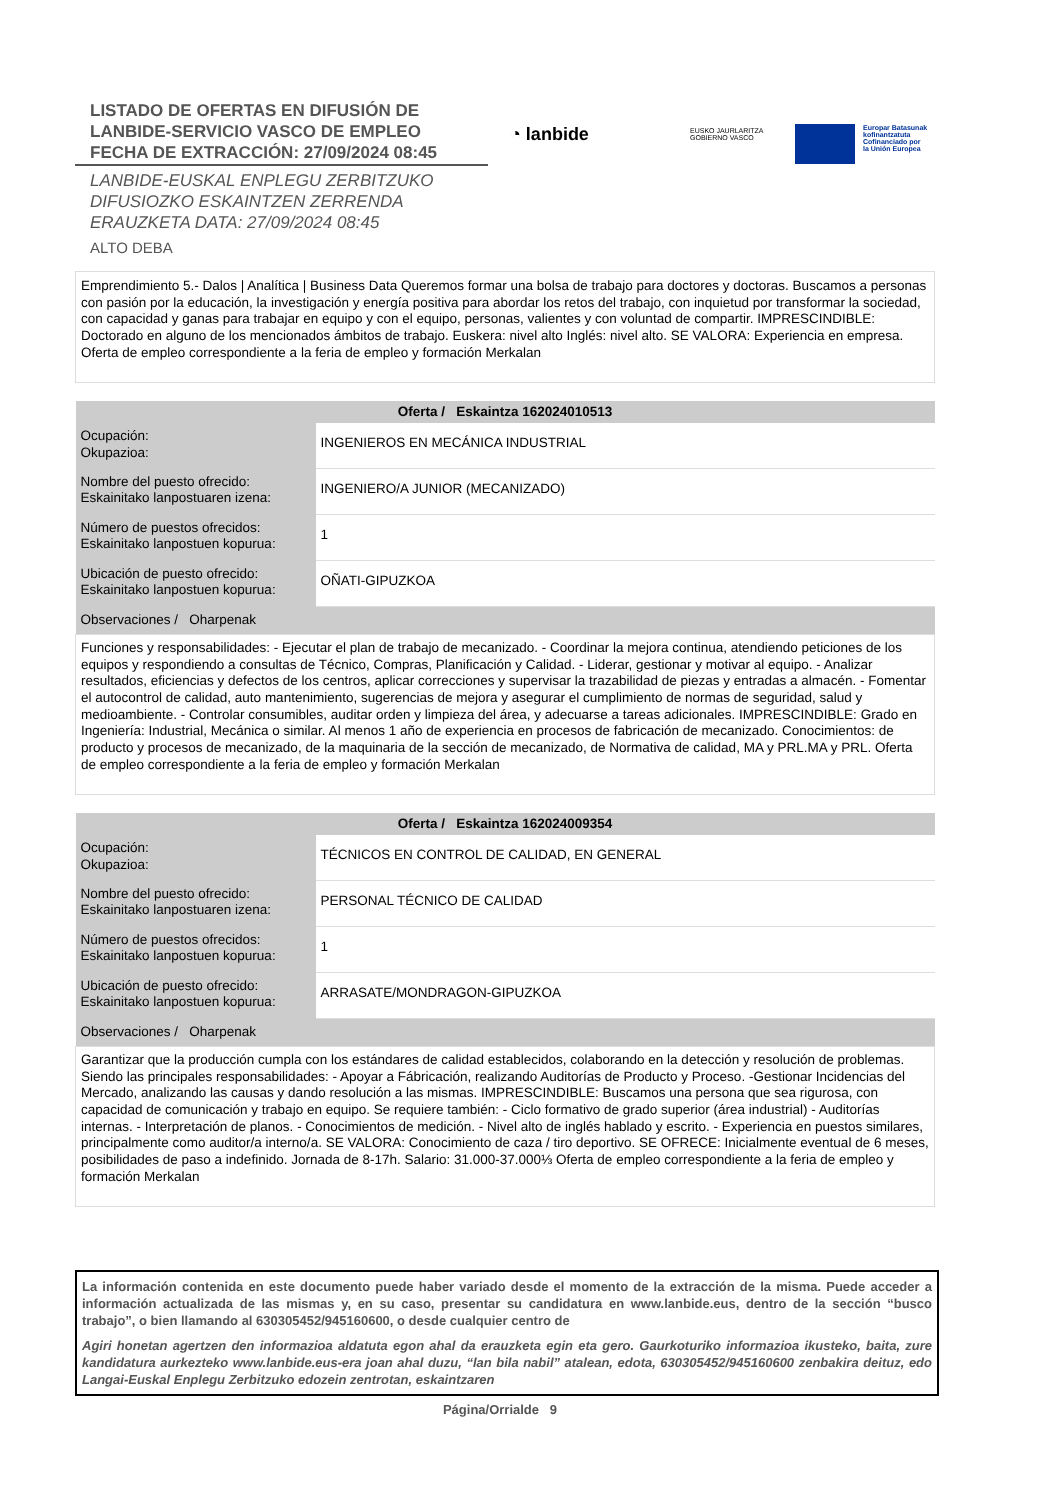LISTADO DE OFERTAS EN DIFUSIÓN DE
LANBIDE-SERVICIO VASCO DE EMPLEO
FECHA DE EXTRACCIÓN: 27/09/2024 08:45
LANBIDE-EUSKAL ENPLEGU ZERBITZUKO
DIFUSIOZKO ESKAINTZEN ZERRENDA
ERAUZKETA DATA: 27/09/2024 08:45
ALTO DEBA
◔ lanbide
EUSKO JAURLARITZA
GOBIERNO VASCO
Europar Batasunak
kofinantzatuta
Cofinanciado por
la Unión Europea
Emprendimiento 5.- Dalos | Analítica | Business Data Queremos formar una bolsa de trabajo para doctores y doctoras. Buscamos a personas con pasión por la educación, la investigación y energía positiva para abordar los retos del trabajo, con inquietud por transformar la sociedad, con capacidad y ganas para trabajar en equipo y con el equipo, personas, valientes y con voluntad de compartir. IMPRESCINDIBLE: Doctorado en alguno de los mencionados ámbitos de trabajo. Euskera: nivel alto Inglés: nivel alto. SE VALORA: Experiencia en empresa. Oferta de empleo correspondiente a la feria de empleo y formación Merkalan
| Oferta / Eskaintza 162024010513 | |
| --- | --- |
| Ocupación: Okupazioa: | INGENIEROS EN MECÁNICA INDUSTRIAL |
| Nombre del puesto ofrecido: Eskainitako lanpostuaren izena: | INGENIERO/A JUNIOR (MECANIZADO) |
| Número de puestos ofrecidos: Eskainitako lanpostuen kopurua: | 1 |
| Ubicación de puesto ofrecido: Eskainitako lanpostuen kopurua: | OÑATI-GIPUZKOA |
| Observaciones / Oharpenak | |
| Funciones y responsabilidades: - Ejecutar el plan de trabajo de mecanizado. - Coordinar la mejora continua, atendiendo peticiones de los equipos y respondiendo a consultas de Técnico, Compras, Planificación y Calidad. - Liderar, gestionar y motivar al equipo. - Analizar resultados, eficiencias y defectos de los centros, aplicar correcciones y supervisar la trazabilidad de piezas y entradas a almacén. - Fomentar el autocontrol de calidad, auto mantenimiento, sugerencias de mejora y asegurar el cumplimiento de normas de seguridad, salud y medioambiente. - Controlar consumibles, auditar orden y limpieza del área, y adecuarse a tareas adicionales. IMPRESCINDIBLE: Grado en Ingeniería: Industrial, Mecánica o similar. Al menos 1 año de experiencia en procesos de fabricación de mecanizado. Conocimientos: de producto y procesos de mecanizado, de la maquinaria de la sección de mecanizado, de Normativa de calidad, MA y PRL.MA y PRL. Oferta de empleo correspondiente a la feria de empleo y formación Merkalan | |
| Oferta / Eskaintza 162024009354 | |
| --- | --- |
| Ocupación: Okupazioa: | TÉCNICOS EN CONTROL DE CALIDAD, EN GENERAL |
| Nombre del puesto ofrecido: Eskainitako lanpostuaren izena: | PERSONAL TÉCNICO DE CALIDAD |
| Número de puestos ofrecidos: Eskainitako lanpostuen kopurua: | 1 |
| Ubicación de puesto ofrecido: Eskainitako lanpostuen kopurua: | ARRASATE/MONDRAGON-GIPUZKOA |
| Observaciones / Oharpenak | |
| Garantizar que la producción cumpla con los estándares de calidad establecidos, colaborando en la detección y resolución de problemas. Siendo las principales responsabilidades: - Apoyar a Fábricación, realizando Auditorías de Producto y Proceso. -Gestionar Incidencias del Mercado, analizando las causas y dando resolución a las mismas. IMPRESCINDIBLE: Buscamos una persona que sea rigurosa, con capacidad de comunicación y trabajo en equipo. Se requiere también: - Ciclo formativo de grado superior (área industrial) - Auditorías internas. - Interpretación de planos. - Conocimientos de medición. - Nivel alto de inglés hablado y escrito. - Experiencia en puestos similares, principalmente como auditor/a interno/a. SE VALORA: Conocimiento de caza / tiro deportivo. SE OFRECE: Inicialmente eventual de 6 meses, posibilidades de paso a indefinido. Jornada de 8-17h. Salario: 31.000-37.000⅓ Oferta de empleo correspondiente a la feria de empleo y formación Merkalan | |
La información contenida en este documento puede haber variado desde el momento de la extracción de la misma. Puede acceder a información actualizada de las mismas y, en su caso, presentar su candidatura en www.lanbide.eus, dentro de la sección “busco trabajo”, o bien llamando al 630305452/945160600, o desde cualquier centro de
Agiri honetan agertzen den informazioa aldatuta egon ahal da erauzketa egin eta gero. Gaurkoturiko informazioa ikusteko, baita, zure kandidatura aurkezteko www.lanbide.eus-era joan ahal duzu, “lan bila nabil” atalean, edota, 630305452/945160600 zenbakira deituz, edo Langai-Euskal Enplegu Zerbitzuko edozein zentrotan, eskaintzaren
Página/Orrialde 9